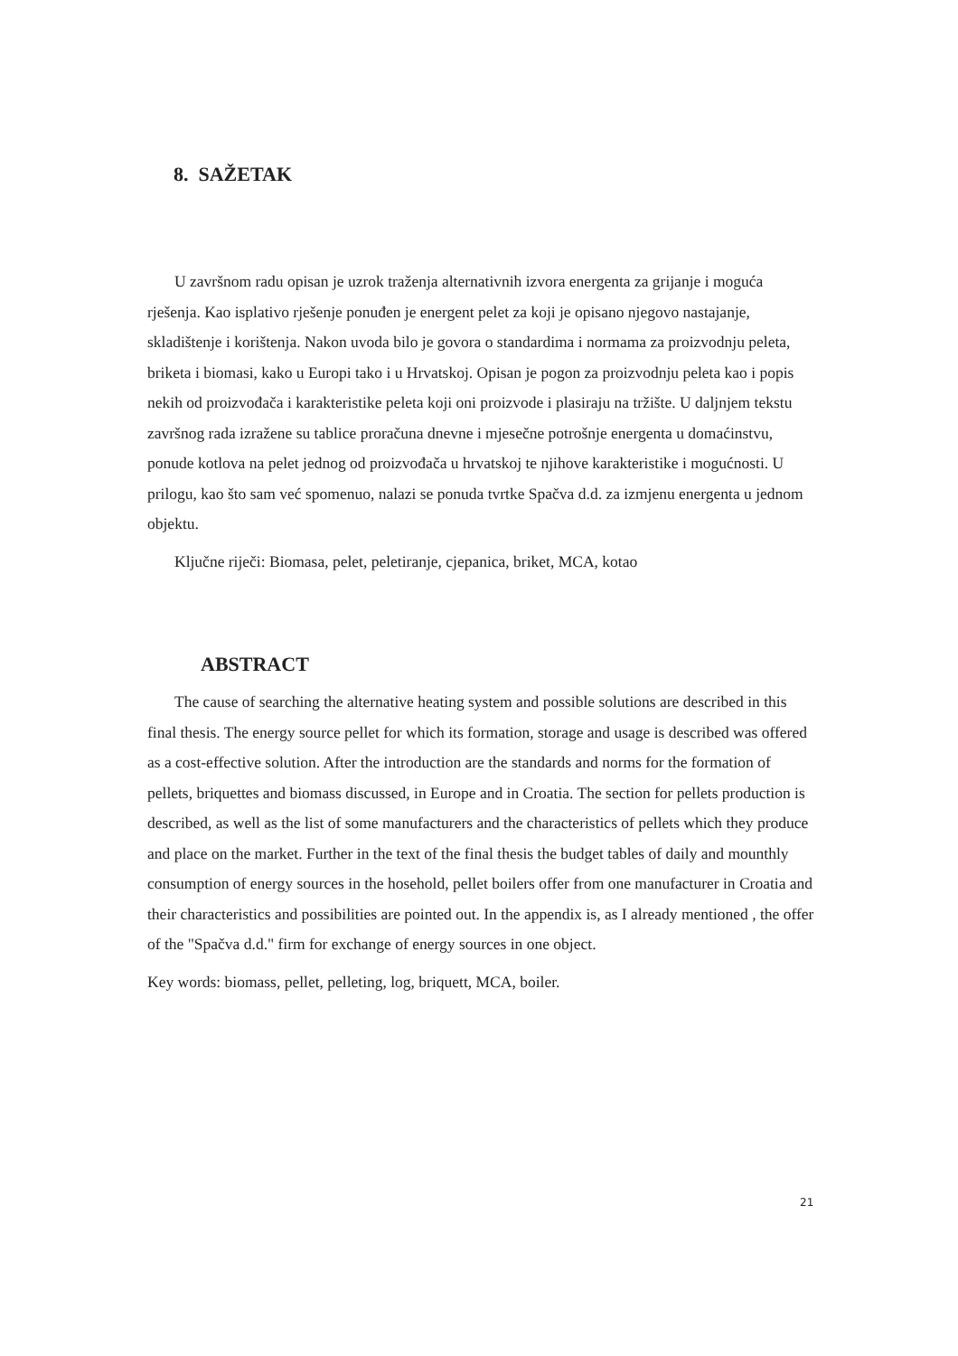8. SAŽETAK
U završnom radu opisan je uzrok traženja alternativnih izvora energenta za grijanje i moguća rješenja. Kao isplativo rješenje ponuđen je energent pelet za koji je opisano njegovo nastajanje, skladištenje i korištenja. Nakon uvoda bilo je govora o standardima i normama za proizvodnju peleta, briketa i biomasi, kako u Europi tako i u Hrvatskoj. Opisan je pogon za proizvodnju peleta kao i popis nekih od proizvođača i karakteristike peleta koji oni proizvode i plasiraju na tržište. U daljnjem tekstu završnog rada izražene su tablice proračuna dnevne i mjesečne potrošnje energenta u domaćinstvu, ponude kotlova na pelet jednog od proizvođača u hrvatskoj te njihove karakteristike i mogućnosti. U prilogu, kao što sam već spomenuo, nalazi se ponuda tvrtke Spačva d.d. za izmjenu energenta u jednom objektu.
Ključne riječi: Biomasa, pelet, peletiranje, cjepanica, briket, MCA, kotao
ABSTRACT
The cause of searching the alternative heating system and possible solutions are described in this final thesis. The energy source pellet for which its formation, storage and usage is described was offered as a cost-effective solution. After the introduction are the standards and norms for the formation of pellets, briquettes and biomass discussed, in Europe and in Croatia. The section for pellets production is described, as well as the list of some manufacturers and the characteristics of pellets which they produce and place on the market. Further in the text of the final thesis the budget tables of daily and mounthly consumption of energy sources in the hosehold, pellet boilers offer from one manufacturer in Croatia and their characteristics and possibilities are pointed out. In the appendix is, as I already mentioned , the offer of the "Spačva d.d." firm for exchange of energy sources in one object.
Key words: biomass, pellet, pelleting, log, briquett, MCA, boiler.
21